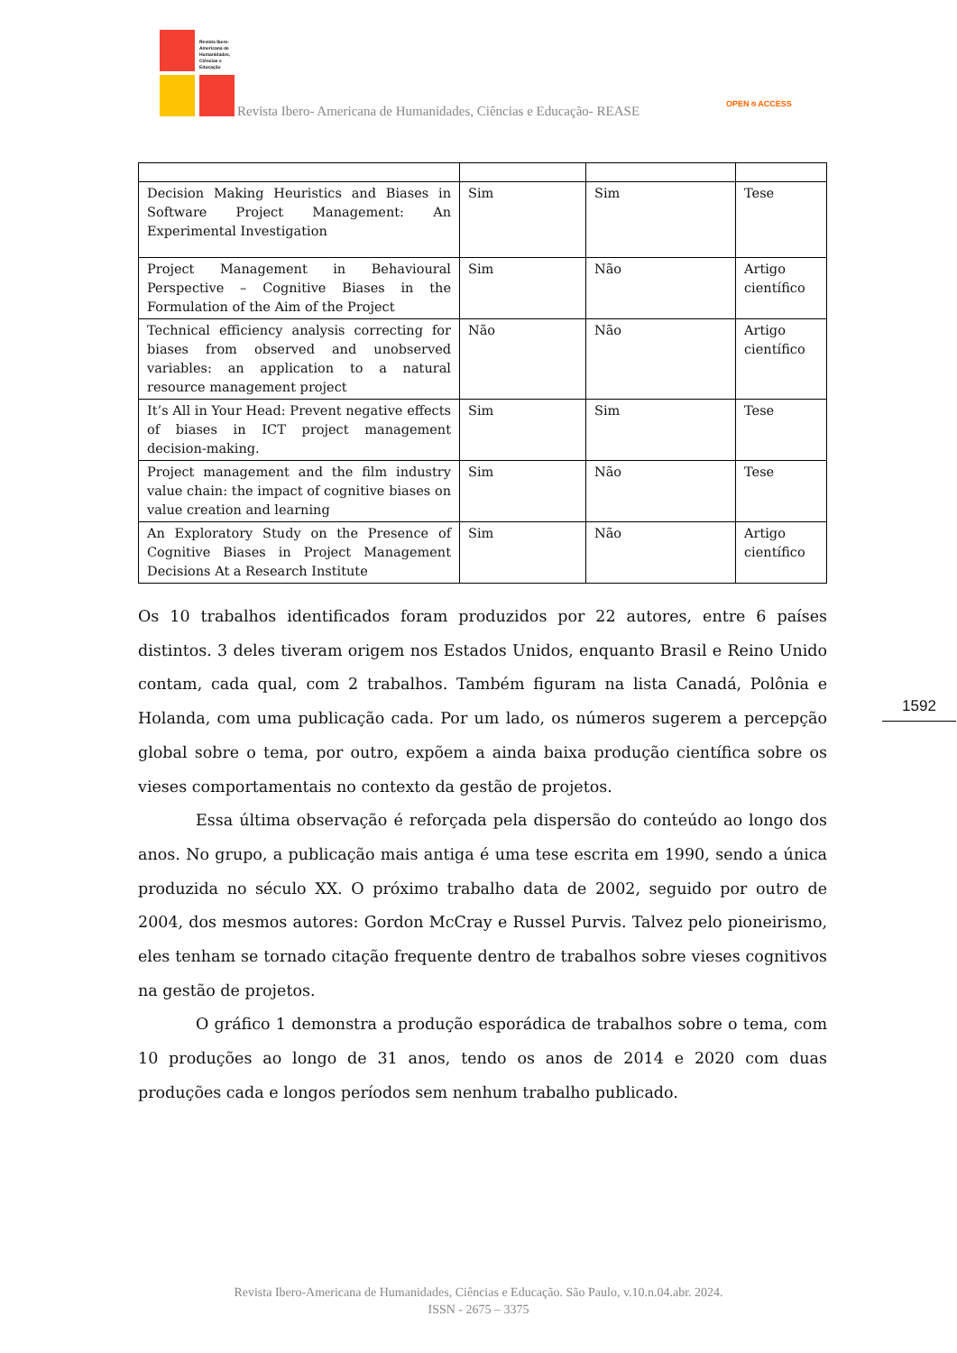Revista Ibero-
Americana de
Humanidades,
Ciências e
Educação
Revista Ibero- Americana de Humanidades, Ciências e Educação- REASE
OPEN ⎋ ACCESS
| Decision Making Heuristics and Biases in Software Project Management: An Experimental Investigation | Sim | Sim | Tese |
| Project Management in Behavioural Perspective – Cognitive Biases in the Formulation of the Aim of the Project | Sim | Não | Artigo científico |
| Technical efficiency analysis correcting for biases from observed and unobserved variables: an application to a natural resource management project | Não | Não | Artigo científico |
| It’s All in Your Head: Prevent negative effects of biases in ICT project management decision-making. | Sim | Sim | Tese |
| Project management and the film industry value chain: the impact of cognitive biases on value creation and learning | Sim | Não | Tese |
| An Exploratory Study on the Presence of Cognitive Biases in Project Management Decisions At a Research Institute | Sim | Não | Artigo científico |
Os 10 trabalhos identificados foram produzidos por 22 autores, entre 6 países distintos. 3 deles tiveram origem nos Estados Unidos, enquanto Brasil e Reino Unido contam, cada qual, com 2 trabalhos. Também figuram na lista Canadá, Polônia e Holanda, com uma publicação cada. Por um lado, os números sugerem a percepção global sobre o tema, por outro, expõem a ainda baixa produção científica sobre os vieses comportamentais no contexto da gestão de projetos.
Essa última observação é reforçada pela dispersão do conteúdo ao longo dos anos. No grupo, a publicação mais antiga é uma tese escrita em 1990, sendo a única produzida no século XX. O próximo trabalho data de 2002, seguido por outro de 2004, dos mesmos autores: Gordon McCray e Russel Purvis. Talvez pelo pioneirismo, eles tenham se tornado citação frequente dentro de trabalhos sobre vieses cognitivos na gestão de projetos.
O gráfico 1 demonstra a produção esporádica de trabalhos sobre o tema, com 10 produções ao longo de 31 anos, tendo os anos de 2014 e 2020 com duas produções cada e longos períodos sem nenhum trabalho publicado.
1592
Revista Ibero-Americana de Humanidades, Ciências e Educação. São Paulo, v.10.n.04.abr. 2024.
ISSN - 2675 – 3375